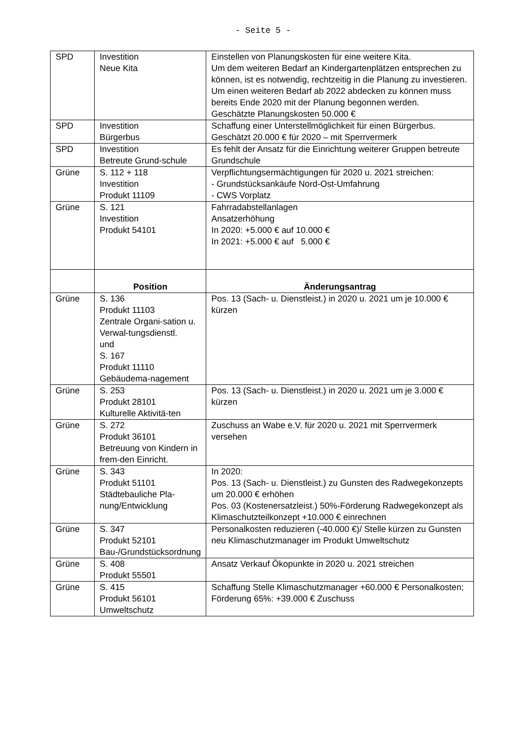- Seite 5 -
| SPD | Investition Neue Kita | Einstellen von Planungskosten für eine weitere Kita. Um dem weiteren Bedarf an Kindergartenplätzen entsprechen zu können, ist es notwendig, rechtzeitig in die Planung zu investieren. Um einen weiteren Bedarf ab 2022 abdecken zu können muss bereits Ende 2020 mit der Planung begonnen werden. Geschätzte Planungskosten 50.000 € |
| SPD | Investition Bürgerbus | Schaffung einer Unterstellmöglichkeit für einen Bürgerbus. Geschätzt 20.000 € für 2020 – mit Sperrvermerk |
| SPD | Investition Betreute Grund-schule | Es fehlt der Ansatz für die Einrichtung weiterer Gruppen betreute Grundschule |
| Grüne | S. 112 + 118 Investition Produkt 11109 | Verpflichtungsermächtigungen für 2020 u. 2021 streichen: - Grundstücksankäufe Nord-Ost-Umfahrung - CWS Vorplatz |
| Grüne | S. 121 Investition Produkt 54101 | Fahrradabstellanlagen Ansatzerhöhung In 2020: +5.000 € auf 10.000 € In 2021: +5.000 € auf 5.000 € |
| | Position | Änderungsantrag |
| Grüne | S. 136 Produkt 11103 Zentrale Organi-sation u. Verwal-tungsdienstl. und S. 167 Produkt 11110 Gebäudema-nagement | Pos. 13 (Sach- u. Dienstleist.) in 2020 u. 2021 um je 10.000 € kürzen |
| Grüne | S. 253 Produkt 28101 Kulturelle Aktivitä-ten | Pos. 13 (Sach- u. Dienstleist.) in 2020 u. 2021 um je 3.000 € kürzen |
| Grüne | S. 272 Produkt 36101 Betreuung von Kindern in frem-den Einricht. | Zuschuss an Wabe e.V. für 2020 u. 2021 mit Sperrvermerk versehen |
| Grüne | S. 343 Produkt 51101 Städtebauliche Pla-nung/Entwicklung | In 2020: Pos. 13 (Sach- u. Dienstleist.) zu Gunsten des Radwegekonzepts um 20.000 € erhöhen Pos. 03 (Kostenersatzleist.) 50%-Förderung Radwegekonzept als Klimaschutzteilkonzept +10.000 € einrechnen |
| Grüne | S. 347 Produkt 52101 Bau-/Grundstücksordnung | Personalkosten reduzieren (-40.000 €)/ Stelle kürzen zu Gunsten neu Klimaschutzmanager im Produkt Umweltschutz |
| Grüne | S. 408 Produkt 55501 | Ansatz Verkauf Ökopunkte in 2020 u. 2021 streichen |
| Grüne | S. 415 Produkt 56101 Umweltschutz | Schaffung Stelle Klimaschutzmanager +60.000 € Personalkosten; Förderung 65%: +39.000 € Zuschuss |